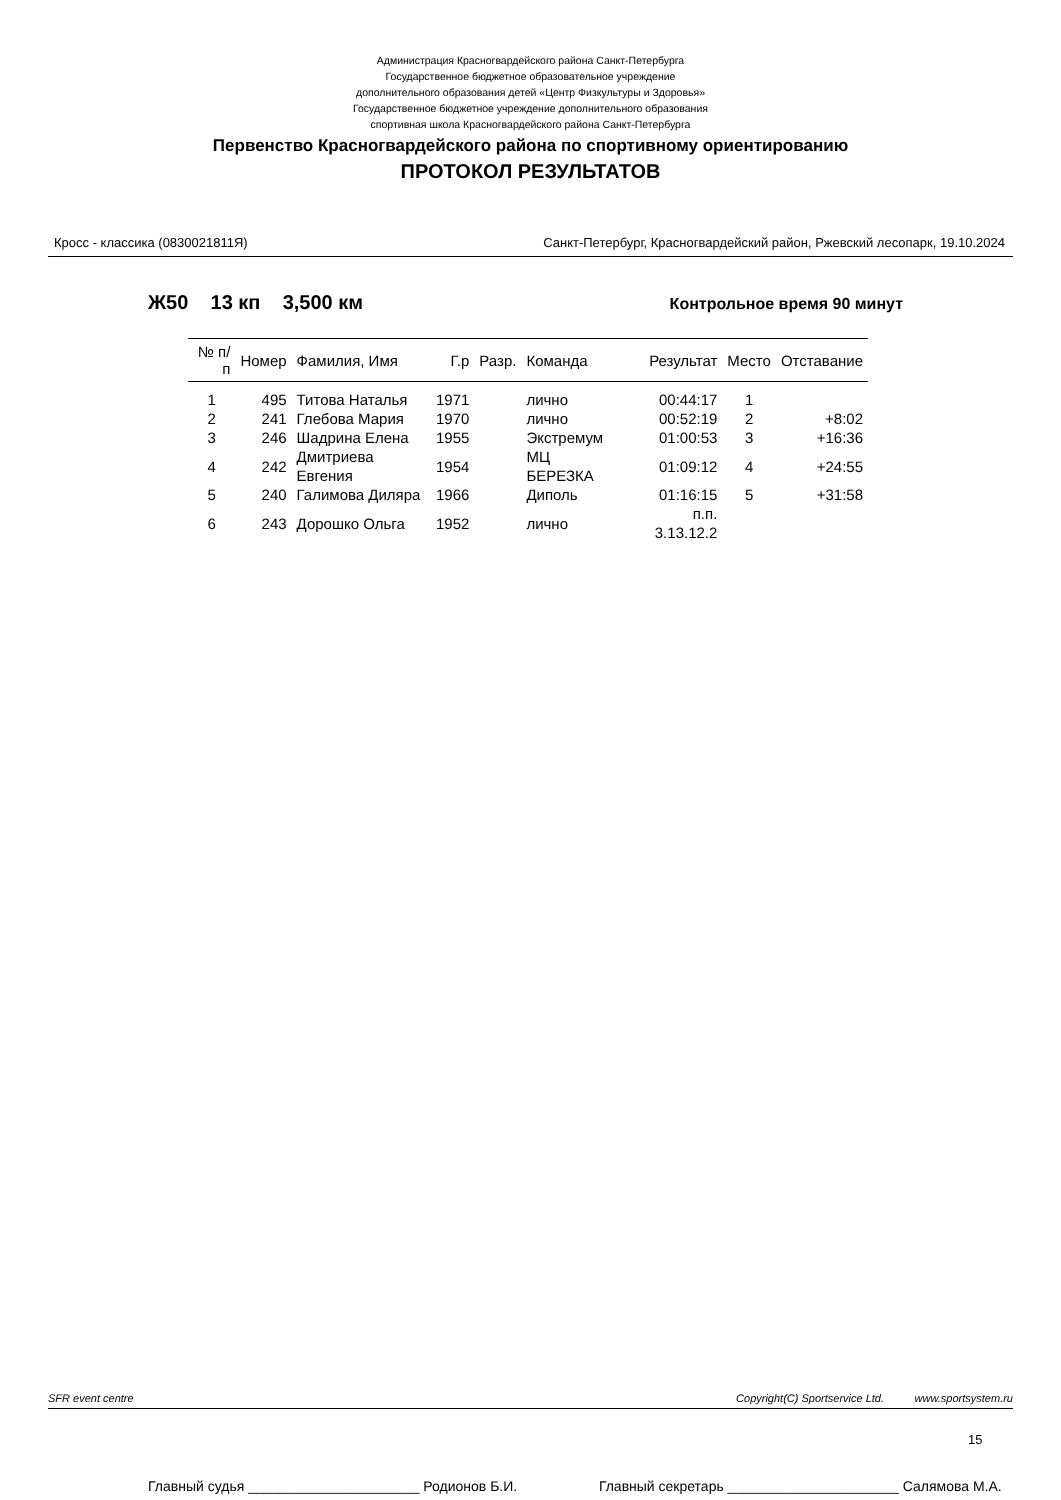Администрация Красногвардейского района Санкт-Петербурга
Государственное бюджетное образовательное учреждение
дополнительного образования детей «Центр Физкультуры и Здоровья»
Государственное бюджетное учреждение дополнительного образования
спортивная школа Красногвардейского района Санкт-Петербурга
Первенство Красногвардейского района по спортивному ориентированию
ПРОТОКОЛ РЕЗУЛЬТАТОВ
Кросс - классика (0830021811Я) Санкт-Петербург, Красногвардейский район, Ржевский лесопарк, 19.10.2024
Ж50 13 кп 3,500 км Контрольное время 90 минут
| № п/п | Номер | Фамилия, Имя | Г.р | Разр. | Команда | Результат | Место | Отставание |
| --- | --- | --- | --- | --- | --- | --- | --- | --- |
| 1 | 495 | Титова Наталья | 1971 | | лично | 00:44:17 | 1 | |
| 2 | 241 | Глебова Мария | 1970 | | лично | 00:52:19 | 2 | +8:02 |
| 3 | 246 | Шадрина Елена | 1955 | | Экстремум | 01:00:53 | 3 | +16:36 |
| 4 | 242 | Дмитриева Евгения | 1954 | | МЦ БЕРЕЗКА | 01:09:12 | 4 | +24:55 |
| 5 | 240 | Галимова Диляра | 1966 | | Диполь | 01:16:15 | 5 | +31:58 |
| 6 | 243 | Дорошко Ольга | 1952 | | лично | п.п. 3.13.12.2 | | |
SFR event centre Copyright(C) Sportservice Ltd. www.sportsystem.ru
15
Главный судья ______________________ Родионов Б.И. Главный секретарь ______________________ Салямова М.А.